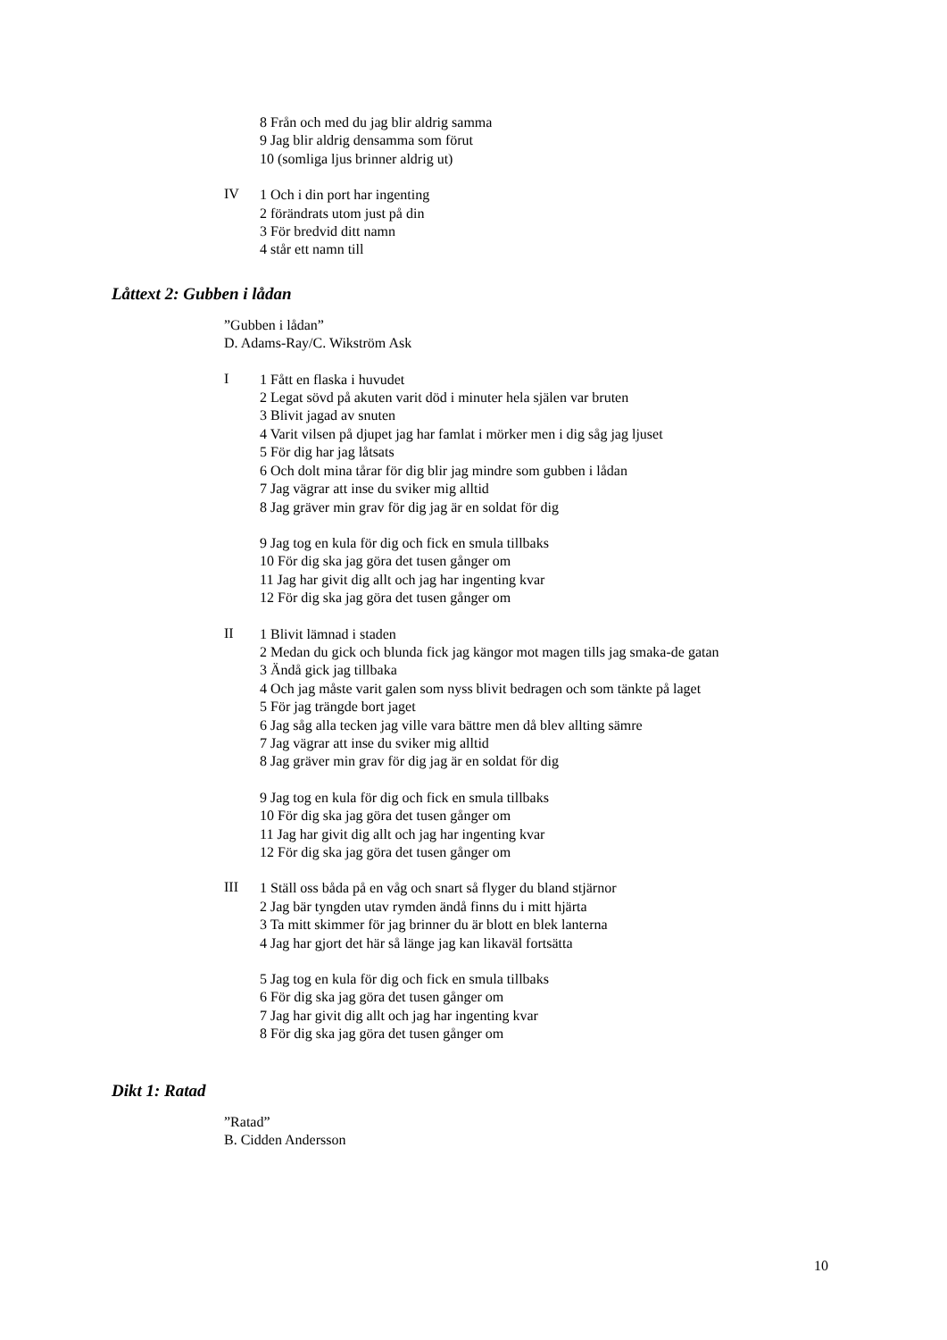8 Från och med du jag blir aldrig samma
9 Jag blir aldrig densamma som förut
10 (somliga ljus brinner aldrig ut)
IV
1 Och i din port har ingenting
2 förändrats utom just på din
3 För bredvid ditt namn
4 står ett namn till
Låttext 2: Gubben i lådan
”Gubben i lådan”
D. Adams-Ray/C. Wikström Ask
I
1 Fått en flaska i huvudet
2 Legat sövd på akuten varit död i minuter hela själen var bruten
3 Blivit jagad av snuten
4 Varit vilsen på djupet jag har famlat i mörker men i dig såg jag ljuset
5 För dig har jag låtsats
6 Och dolt mina tårar för dig blir jag mindre som gubben i lådan
7 Jag vägrar att inse du sviker mig alltid
8 Jag gräver min grav för dig jag är en soldat för dig
9 Jag tog en kula för dig och fick en smula tillbaks
10 För dig ska jag göra det tusen gånger om
11 Jag har givit dig allt och jag har ingenting kvar
12 För dig ska jag göra det tusen gånger om
II
1 Blivit lämnad i staden
2 Medan du gick och blunda fick jag kängor mot magen tills jag smaka-de gatan
3 Ändå gick jag tillbaka
4 Och jag måste varit galen som nyss blivit bedragen och som tänkte på laget
5 För jag trängde bort jaget
6 Jag såg alla tecken jag ville vara bättre men då blev allting sämre
7 Jag vägrar att inse du sviker mig alltid
8 Jag gräver min grav för dig jag är en soldat för dig
9 Jag tog en kula för dig och fick en smula tillbaks
10 För dig ska jag göra det tusen gånger om
11 Jag har givit dig allt och jag har ingenting kvar
12 För dig ska jag göra det tusen gånger om
III
1 Ställ oss båda på en våg och snart så flyger du bland stjärnor
2 Jag bär tyngden utav rymden ändå finns du i mitt hjärta
3 Ta mitt skimmer för jag brinner du är blott en blek lanterna
4 Jag har gjort det här så länge jag kan likaväl fortsätta
5 Jag tog en kula för dig och fick en smula tillbaks
6 För dig ska jag göra det tusen gånger om
7 Jag har givit dig allt och jag har ingenting kvar
8 För dig ska jag göra det tusen gånger om
Dikt 1: Ratad
”Ratad”
B. Cidden Andersson
10